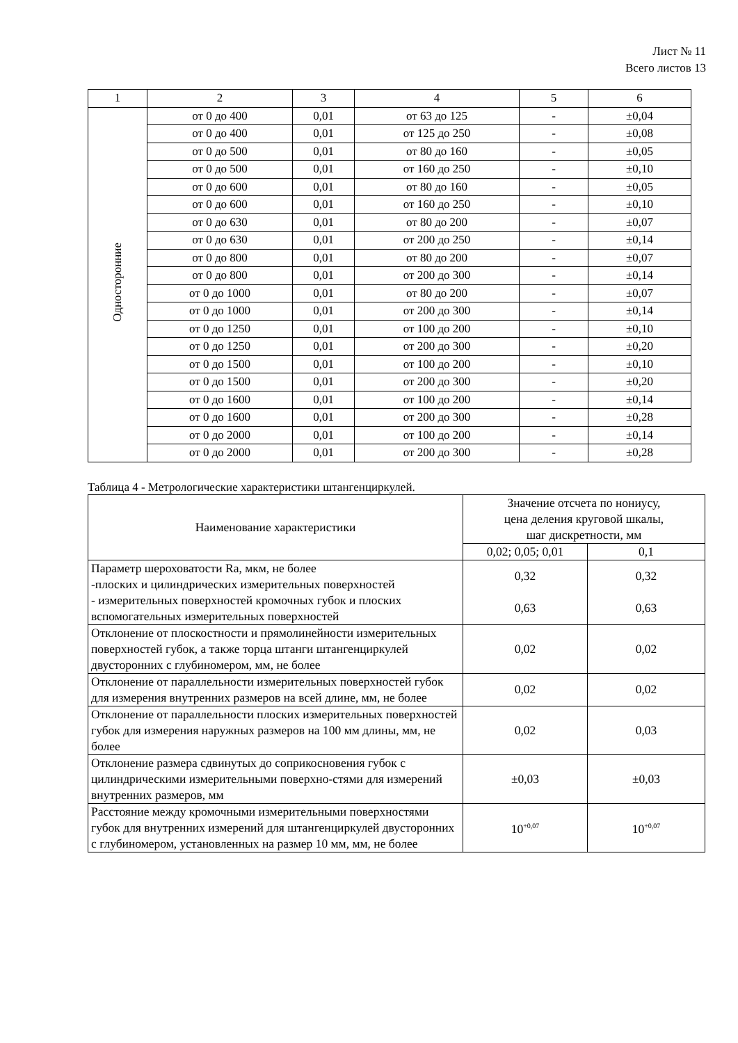Лист № 11
Всего листов 13
| 1 | 2 | 3 | 4 | 5 | 6 |
| --- | --- | --- | --- | --- | --- |
| Односторонние | от 0 до 400 | 0,01 | от 63 до 125 | - | ±0,04 |
| | от 0 до 400 | 0,01 | от 125 до 250 | - | ±0,08 |
| | от 0 до 500 | 0,01 | от 80 до 160 | - | ±0,05 |
| | от 0 до 500 | 0,01 | от 160 до 250 | - | ±0,10 |
| | от 0 до 600 | 0,01 | от 80 до 160 | - | ±0,05 |
| | от 0 до 600 | 0,01 | от 160 до 250 | - | ±0,10 |
| | от 0 до 630 | 0,01 | от 80 до 200 | - | ±0,07 |
| | от 0 до 630 | 0,01 | от 200 до 250 | - | ±0,14 |
| | от 0 до 800 | 0,01 | от 80 до 200 | - | ±0,07 |
| | от 0 до 800 | 0,01 | от 200 до 300 | - | ±0,14 |
| | от 0 до 1000 | 0,01 | от 80 до 200 | - | ±0,07 |
| | от 0 до 1000 | 0,01 | от 200 до 300 | - | ±0,14 |
| | от 0 до 1250 | 0,01 | от 100 до 200 | - | ±0,10 |
| | от 0 до 1250 | 0,01 | от 200 до 300 | - | ±0,20 |
| | от 0 до 1500 | 0,01 | от 100 до 200 | - | ±0,10 |
| | от 0 до 1500 | 0,01 | от 200 до 300 | - | ±0,20 |
| | от 0 до 1600 | 0,01 | от 100 до 200 | - | ±0,14 |
| | от 0 до 1600 | 0,01 | от 200 до 300 | - | ±0,28 |
| | от 0 до 2000 | 0,01 | от 100 до 200 | - | ±0,14 |
| | от 0 до 2000 | 0,01 | от 200 до 300 | - | ±0,28 |
Таблица 4 - Метрологические характеристики штангенциркулей.
| Наименование характеристики | Значение отсчета по нониусу, цена деления круговой шкалы, шаг дискретности, мм | |
| | 0,02; 0,05; 0,01 | 0,1 |
| Параметр шероховатости Ra, мкм, не более -плоских и цилиндрических измерительных поверхностей - измерительных поверхностей кромочных губок и плоских вспомогательных измерительных поверхностей | 0,32 0,63 | 0,32 0,63 |
| Отклонение от плоскостности и прямолинейности измерительных поверхностей губок, а также торца штанги штангенциркулей двусторонних с глубиномером, мм, не более | 0,02 | 0,02 |
| Отклонение от параллельности измерительных поверхностей губок для измерения внутренних размеров на всей длине, мм, не более | 0,02 | 0,02 |
| Отклонение от параллельности плоских измерительных поверхностей губок для измерения наружных размеров на 100 мм длины, мм, не более | 0,02 | 0,03 |
| Отклонение размера сдвинутых до соприкосновения губок с цилиндрическими измерительными поверхно-стями для измерений внутренних размеров, мм | ±0,03 | ±0,03 |
| Расстояние между кромочными измерительными поверхностями губок для внутренних измерений для штангенциркулей двусторонних с глубиномером, установленных на размер 10 мм, мм, не более | 10<sup>+0,07</sup> | 10<sup>+0,07</sup> |